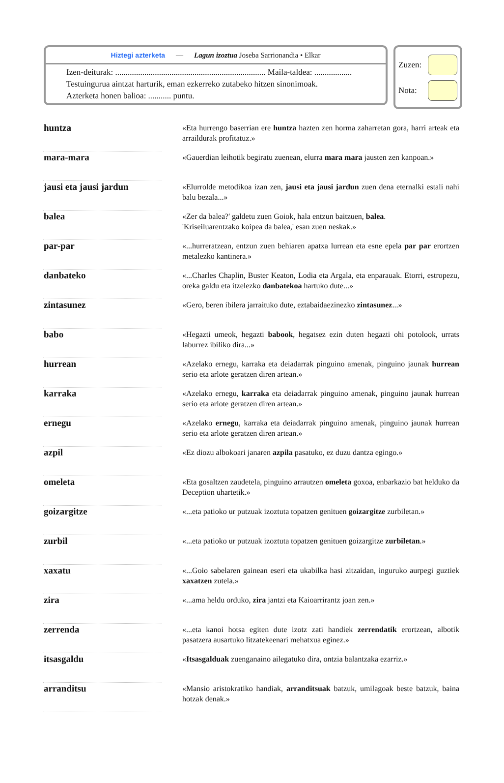Hiztegi azterketa — Lagun izoztua Joseba Sarrionandia • Elkar
Izen-deiturak: ........................................................................ Maila-taldea: ..................
Testuingurua aintzat harturik, eman ezkerreko zutabeko hitzen sinonimoak.
Azterketa honen balioa: ........... puntu.
Zuzen:
Nota:
| huntza | | «Eta hurrengo baserrian ere huntza hazten zen horma zaharretan gora, harri arteak eta arraildurak profitatuz.» |
| mara-mara | | «Gauerdian leihotik begiratu zuenean, elurra mara mara jausten zen kanpoan.» |
| jausi eta jausi jardun | | «Elurrolde metodikoa izan zen, jausi eta jausi jardun zuen dena eternalki estali nahi balu bezala...» |
| balea | | «Zer da balea?' galdetu zuen Goiok, hala entzun baitzuen, balea . 'Kriseiluarentzako koipea da balea,' esan zuen neskak.» |
| par-par | | «...hurreratzean, entzun zuen behiaren apatxa lurrean eta esne epela par par erortzen metalezko kantinera.» |
| danbateko | | «...Charles Chaplin, Buster Keaton, Lodia eta Argala, eta enparauak. Etorri, estropezu, oreka galdu eta itzelezko danbatekoa hartuko dute...» |
| zintasunez | | «Gero, beren ibilera jarraituko dute, eztabaidaezinezko zintasunez ...» |
| babo | | «Hegazti umeok, hegazti babook , hegatsez ezin duten hegazti ohi potolook, urrats laburrez ibiliko dira...» |
| hurrean | | «Azelako ernegu, karraka eta deiadarrak pinguino amenak, pinguino jaunak hurrean serio eta arlote geratzen diren artean.» |
| karraka | | «Azelako ernegu, karraka eta deiadarrak pinguino amenak, pinguino jaunak hurrean serio eta arlote geratzen diren artean.» |
| ernegu | | «Azelako ernegu , karraka eta deiadarrak pinguino amenak, pinguino jaunak hurrean serio eta arlote geratzen diren artean.» |
| azpil | | «Ez diozu albokoari janaren azpila pasatuko, ez duzu dantza egingo.» |
| omeleta | | «Eta gosaltzen zaudetela, pinguino arrautzen omeleta goxoa, enbarkazio bat helduko da Deception uhartetik.» |
| goizargitze | | «...eta patioko ur putzuak izoztuta topatzen genituen goizargitze zurbiletan.» |
| zurbil | | «...eta patioko ur putzuak izoztuta topatzen genituen goizargitze zurbiletan .» |
| xaxatu | | «...Goio sabelaren gainean eseri eta ukabilka hasi zitzaidan, inguruko aurpegi guztiek xaxatzen zutela.» |
| zira | | «...ama heldu orduko, zira jantzi eta Kaioarrirantz joan zen.» |
| zerrenda | | «...eta kanoi hotsa egiten dute izotz zati handiek zerrendatik erortzean, albotik pasatzera ausartuko litzatekeenari mehatxua eginez.» |
| itsasgaldu | | « Itsasgalduak zuenganaino ailegatuko dira, ontzia balantzaka ezarriz.» |
| arranditsu | | «Mansio aristokratiko handiak, arranditsuak batzuk, umilagoak beste batzuk, baina hotzak denak.» |